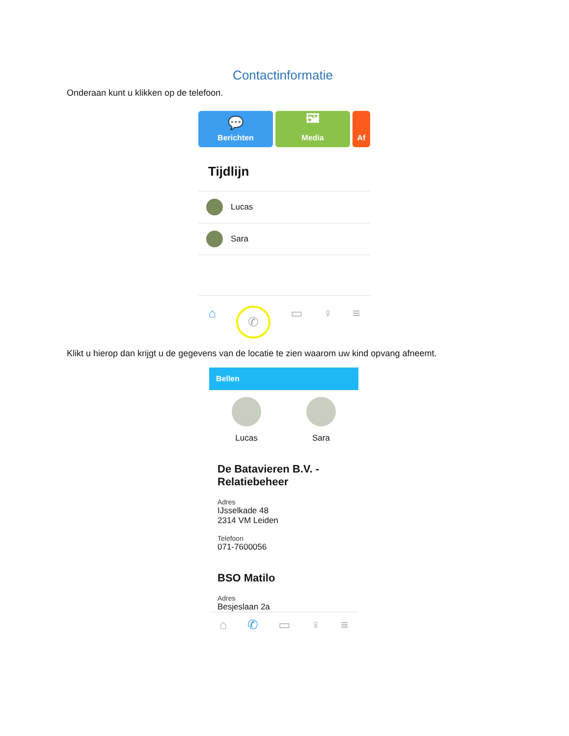Contactinformatie
Onderaan kunt u klikken op de telefoon.
💬
Berichten
🖼
Media
Af
Tijdlijn
Lucas
Sara
⌂ ✆ ▭ ♀ ≡
Klikt u hierop dan krijgt u de gegevens van de locatie te zien waarom uw kind opvang afneemt.
Bellen
Lucas Sara
De Batavieren B.V. - Relatiebeheer
Adres
IJsselkade 48
2314 VM Leiden
Telefoon
071-7600056
BSO Matilo
Adres
Besjeslaan 2a
⌂ ✆ ▭ ♀ ≡